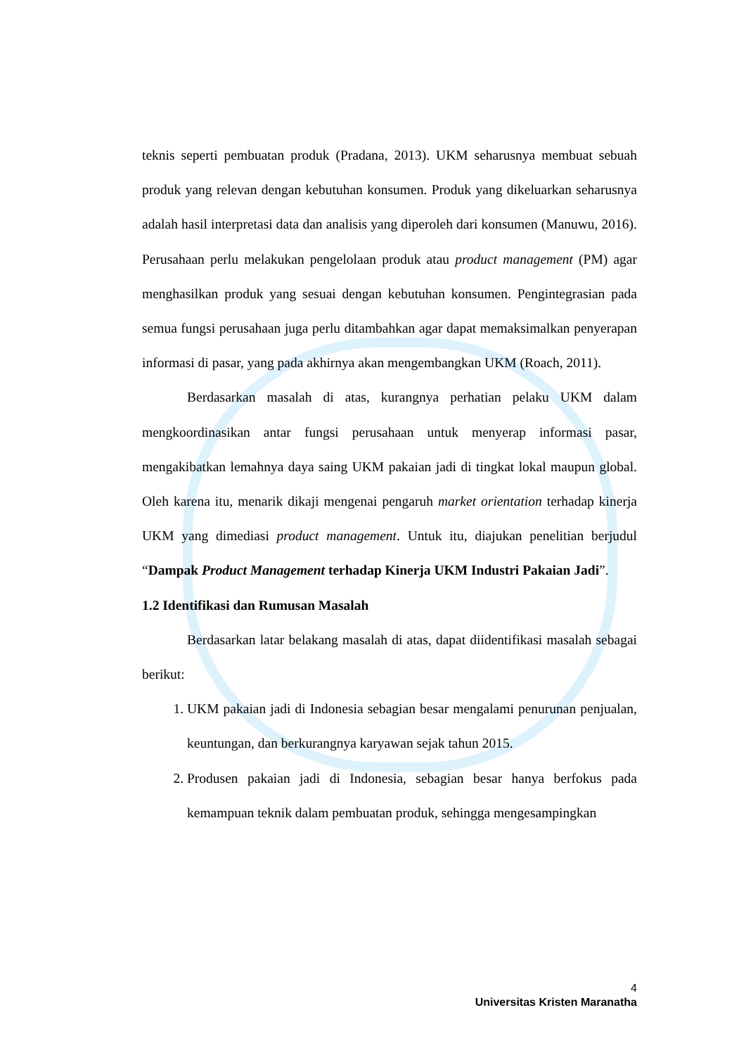teknis seperti pembuatan produk (Pradana, 2013). UKM seharusnya membuat sebuah produk yang relevan dengan kebutuhan konsumen. Produk yang dikeluarkan seharusnya adalah hasil interpretasi data dan analisis yang diperoleh dari konsumen (Manuwu, 2016). Perusahaan perlu melakukan pengelolaan produk atau product management (PM) agar menghasilkan produk yang sesuai dengan kebutuhan konsumen. Pengintegrasian pada semua fungsi perusahaan juga perlu ditambahkan agar dapat memaksimalkan penyerapan informasi di pasar, yang pada akhirnya akan mengembangkan UKM (Roach, 2011).
Berdasarkan masalah di atas, kurangnya perhatian pelaku UKM dalam mengkoordinasikan antar fungsi perusahaan untuk menyerap informasi pasar, mengakibatkan lemahnya daya saing UKM pakaian jadi di tingkat lokal maupun global. Oleh karena itu, menarik dikaji mengenai pengaruh market orientation terhadap kinerja UKM yang dimediasi product management. Untuk itu, diajukan penelitian berjudul “Dampak Product Management terhadap Kinerja UKM Industri Pakaian Jadi”.
1.2 Identifikasi dan Rumusan Masalah
Berdasarkan latar belakang masalah di atas, dapat diidentifikasi masalah sebagai berikut:
1. UKM pakaian jadi di Indonesia sebagian besar mengalami penurunan penjualan, keuntungan, dan berkurangnya karyawan sejak tahun 2015.
2. Produsen pakaian jadi di Indonesia, sebagian besar hanya berfokus pada kemampuan teknik dalam pembuatan produk, sehingga mengesampingkan
4
Universitas Kristen Maranatha